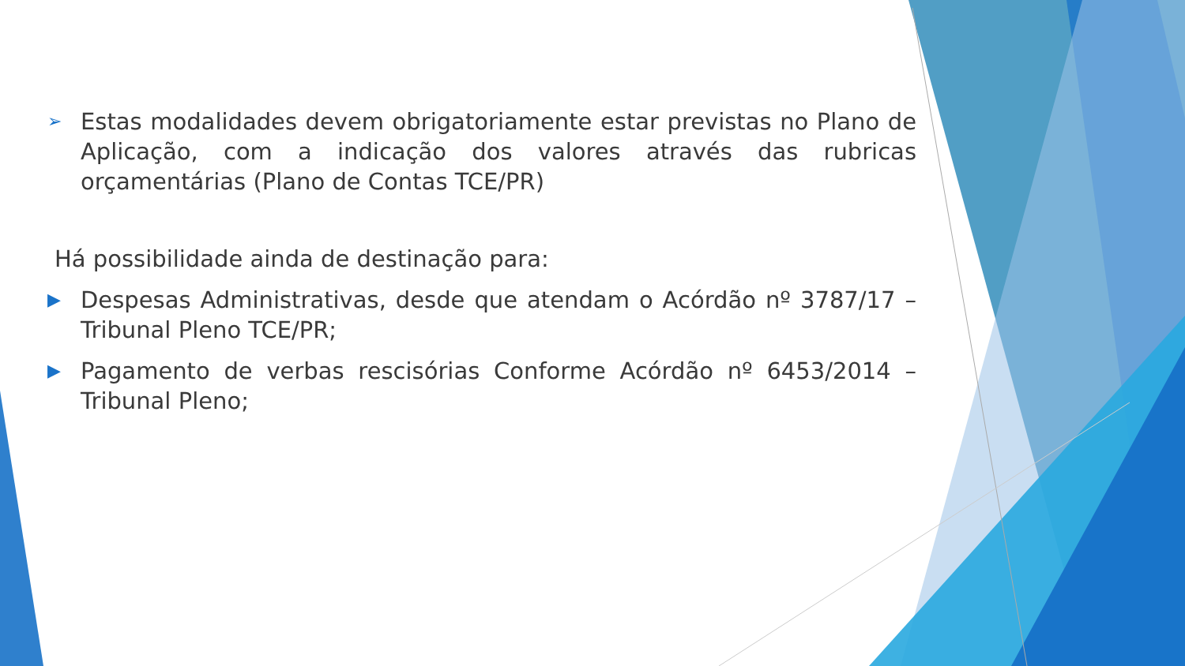➢ Estas modalidades devem obrigatoriamente estar previstas no Plano de Aplicação, com a indicação dos valores através das rubricas orçamentárias (Plano de Contas TCE/PR)
Há possibilidade ainda de destinação para:
▶ Despesas Administrativas, desde que atendam o Acórdão nº 3787/17 – Tribunal Pleno TCE/PR;
▶ Pagamento de verbas rescisórias Conforme Acórdão nº 6453/2014 – Tribunal Pleno;